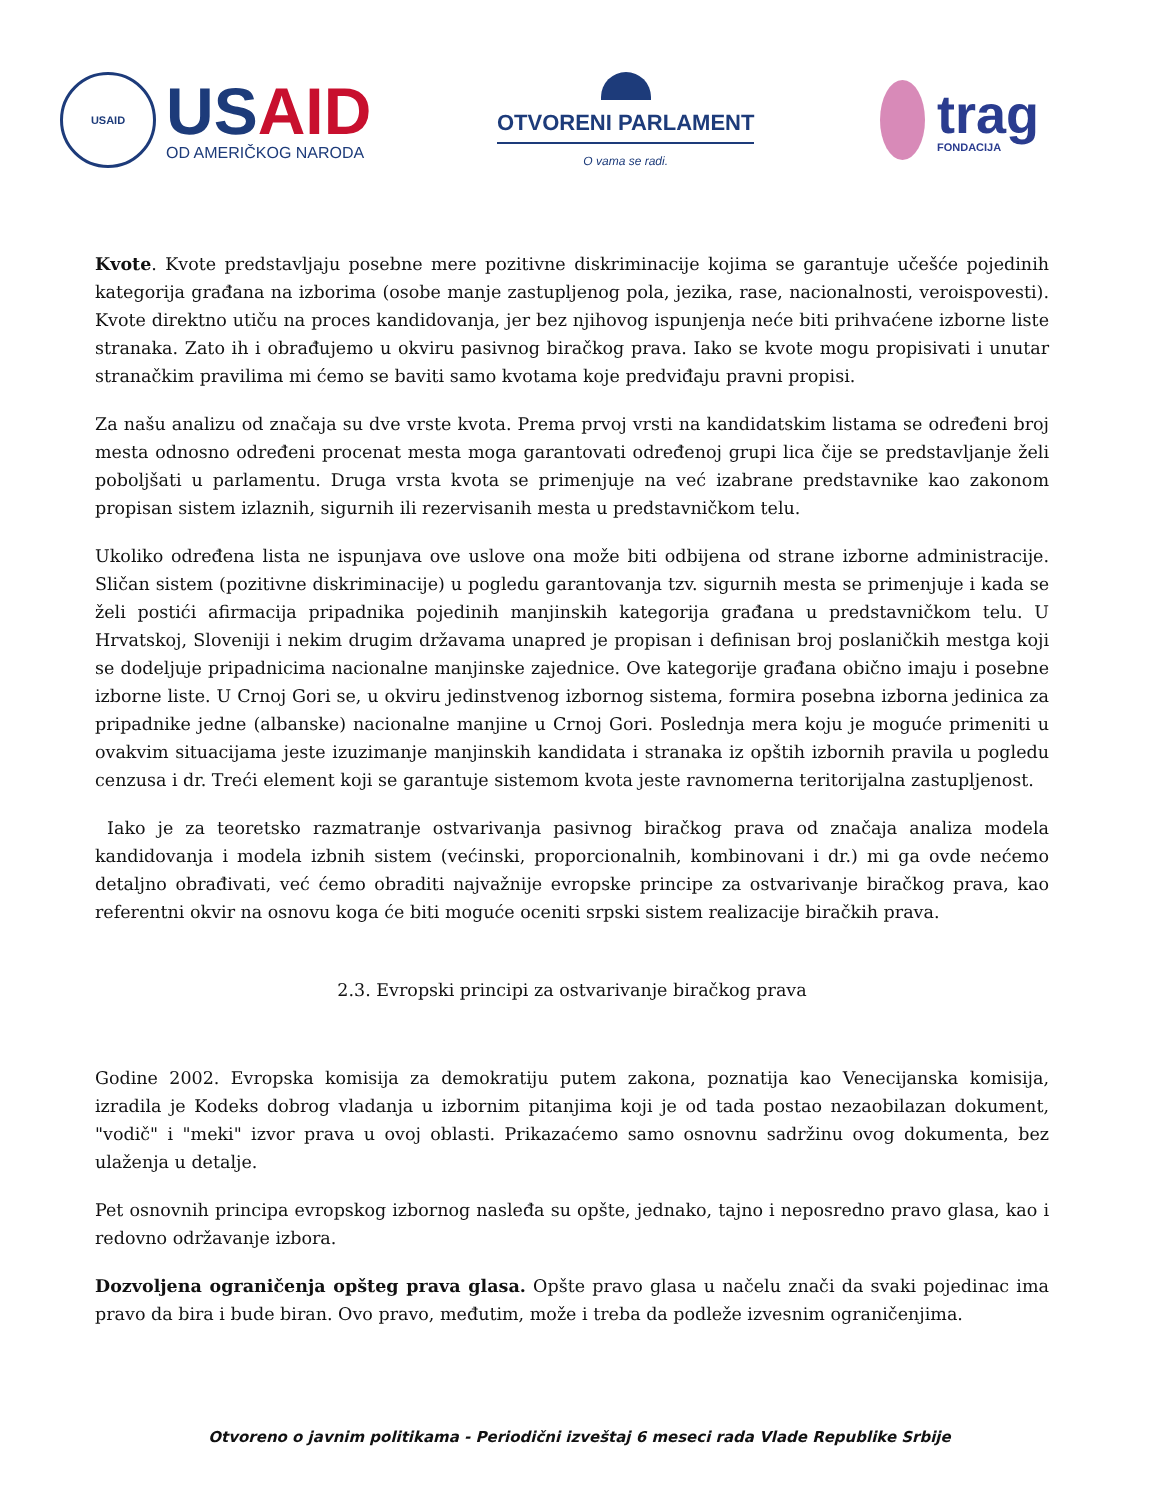USAID
US AID
OD AMERIČKOG NARODA
OTVORENI PARLAMENT
O vama se radi.
trag
FONDACIJA
Kvote. Kvote predstavljaju posebne mere pozitivne diskriminacije kojima se garantuje učešće pojedinih kategorija građana na izborima (osobe manje zastupljenog pola, jezika, rase, nacionalnosti, veroispovesti). Kvote direktno utiču na proces kandidovanja, jer bez njihovog ispunjenja neće biti prihvaćene izborne liste stranaka. Zato ih i obrađujemo u okviru pasivnog biračkog prava. Iako se kvote mogu propisivati i unutar stranačkim pravilima mi ćemo se baviti samo kvotama koje predviđaju pravni propisi.
Za našu analizu od značaja su dve vrste kvota. Prema prvoj vrsti na kandidatskim listama se određeni broj mesta odnosno određeni procenat mesta moga garantovati određenoj grupi lica čije se predstavljanje želi poboljšati u parlamentu. Druga vrsta kvota se primenjuje na već izabrane predstavnike kao zakonom propisan sistem izlaznih, sigurnih ili rezervisanih mesta u predstavničkom telu.
Ukoliko određena lista ne ispunjava ove uslove ona može biti odbijena od strane izborne administracije. Sličan sistem (pozitivne diskriminacije) u pogledu garantovanja tzv. sigurnih mesta se primenjuje i kada se želi postići afirmacija pripadnika pojedinih manjinskih kategorija građana u predstavničkom telu. U Hrvatskoj, Sloveniji i nekim drugim državama unapred je propisan i definisan broj poslaničkih mestga koji se dodeljuje pripadnicima nacionalne manjinske zajednice. Ove kategorije građana obično imaju i posebne izborne liste. U Crnoj Gori se, u okviru jedinstvenog izbornog sistema, formira posebna izborna jedinica za pripadnike jedne (albanske) nacionalne manjine u Crnoj Gori. Poslednja mera koju je moguće primeniti u ovakvim situacijama jeste izuzimanje manjinskih kandidata i stranaka iz opštih izbornih pravila u pogledu cenzusa i dr. Treći element koji se garantuje sistemom kvota jeste ravnomerna teritorijalna zastupljenost.
Iako je za teoretsko razmatranje ostvarivanja pasivnog biračkog prava od značaja analiza modela kandidovanja i modela izbnih sistem (većinski, proporcionalnih, kombinovani i dr.) mi ga ovde nećemo detaljno obrađivati, već ćemo obraditi najvažnije evropske principe za ostvarivanje biračkog prava, kao referentni okvir na osnovu koga će biti moguće oceniti srpski sistem realizacije biračkih prava.
2.3. Evropski principi za ostvarivanje biračkog prava
Godine 2002. Evropska komisija za demokratiju putem zakona, poznatija kao Venecijanska komisija, izradila je Kodeks dobrog vladanja u izbornim pitanjima koji je od tada postao nezaobilazan dokument, "vodič" i "meki" izvor prava u ovoj oblasti. Prikazaćemo samo osnovnu sadržinu ovog dokumenta, bez ulaženja u detalje.
Pet osnovnih principa evropskog izbornog nasleđa su opšte, jednako, tajno i neposredno pravo glasa, kao i redovno održavanje izbora.
Dozvoljena ograničenja opšteg prava glasa. Opšte pravo glasa u načelu znači da svaki pojedinac ima pravo da bira i bude biran. Ovo pravo, međutim, može i treba da podleže izvesnim ograničenjima.
Otvoreno o javnim politikama - Periodični izveštaj 6 meseci rada Vlade Republike Srbije